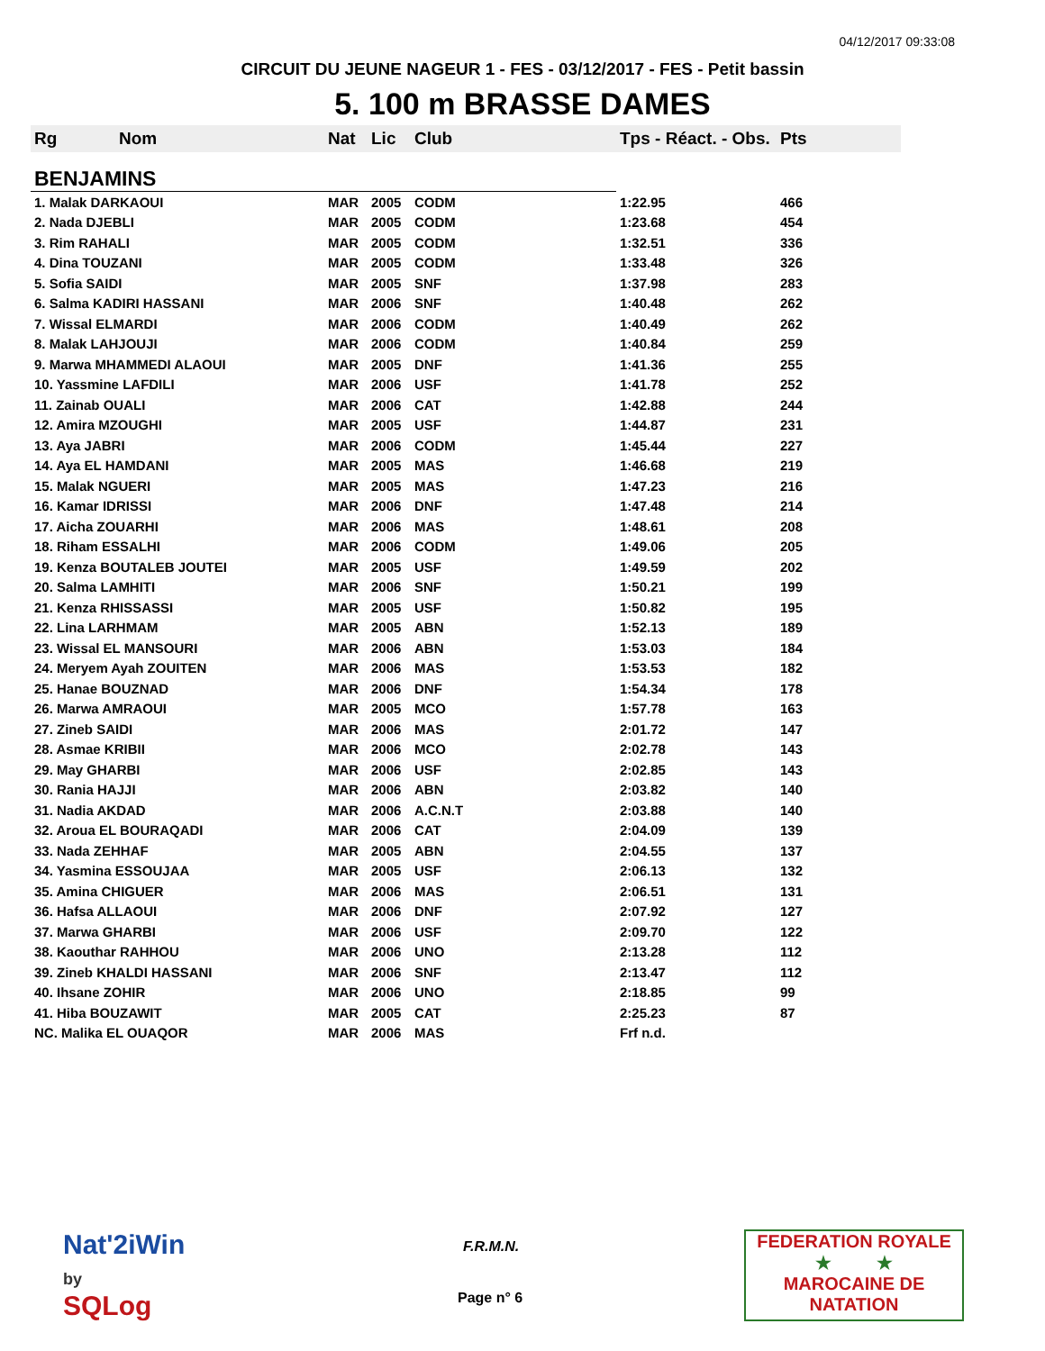04/12/2017 09:33:08
CIRCUIT DU JEUNE NAGEUR 1 - FES - 03/12/2017 - FES - Petit bassin
5. 100 m BRASSE DAMES
| Rg Nom | | Nat | Lic | Club | Tps - Réact. - Obs. | Pts |
| --- | --- | --- | --- | --- | --- | --- |
| BENJAMINS | | | | | | |
| 1. Malak DARKAOUI | | MAR | 2005 | CODM | 1:22.95 | 466 |
| 2. Nada DJEBLI | | MAR | 2005 | CODM | 1:23.68 | 454 |
| 3. Rim RAHALI | | MAR | 2005 | CODM | 1:32.51 | 336 |
| 4. Dina TOUZANI | | MAR | 2005 | CODM | 1:33.48 | 326 |
| 5. Sofia SAIDI | | MAR | 2005 | SNF | 1:37.98 | 283 |
| 6. Salma KADIRI HASSANI | | MAR | 2006 | SNF | 1:40.48 | 262 |
| 7. Wissal ELMARDI | | MAR | 2006 | CODM | 1:40.49 | 262 |
| 8. Malak LAHJOUJI | | MAR | 2006 | CODM | 1:40.84 | 259 |
| 9. Marwa MHAMMEDI ALAOUI | | MAR | 2005 | DNF | 1:41.36 | 255 |
| 10. Yassmine LAFDILI | | MAR | 2006 | USF | 1:41.78 | 252 |
| 11. Zainab OUALI | | MAR | 2006 | CAT | 1:42.88 | 244 |
| 12. Amira MZOUGHI | | MAR | 2005 | USF | 1:44.87 | 231 |
| 13. Aya JABRI | | MAR | 2006 | CODM | 1:45.44 | 227 |
| 14. Aya EL HAMDANI | | MAR | 2005 | MAS | 1:46.68 | 219 |
| 15. Malak NGUERI | | MAR | 2005 | MAS | 1:47.23 | 216 |
| 16. Kamar IDRISSI | | MAR | 2006 | DNF | 1:47.48 | 214 |
| 17. Aicha ZOUARHI | | MAR | 2006 | MAS | 1:48.61 | 208 |
| 18. Riham ESSALHI | | MAR | 2006 | CODM | 1:49.06 | 205 |
| 19. Kenza BOUTALEB JOUTEI | | MAR | 2005 | USF | 1:49.59 | 202 |
| 20. Salma LAMHITI | | MAR | 2006 | SNF | 1:50.21 | 199 |
| 21. Kenza RHISSASSI | | MAR | 2005 | USF | 1:50.82 | 195 |
| 22. Lina LARHMAM | | MAR | 2005 | ABN | 1:52.13 | 189 |
| 23. Wissal EL MANSOURI | | MAR | 2006 | ABN | 1:53.03 | 184 |
| 24. Meryem Ayah ZOUITEN | | MAR | 2006 | MAS | 1:53.53 | 182 |
| 25. Hanae BOUZNAD | | MAR | 2006 | DNF | 1:54.34 | 178 |
| 26. Marwa AMRAOUI | | MAR | 2005 | MCO | 1:57.78 | 163 |
| 27. Zineb SAIDI | | MAR | 2006 | MAS | 2:01.72 | 147 |
| 28. Asmae KRIBII | | MAR | 2006 | MCO | 2:02.78 | 143 |
| 29. May GHARBI | | MAR | 2006 | USF | 2:02.85 | 143 |
| 30. Rania HAJJI | | MAR | 2006 | ABN | 2:03.82 | 140 |
| 31. Nadia AKDAD | | MAR | 2006 | A.C.N.T | 2:03.88 | 140 |
| 32. Aroua EL BOURAQADI | | MAR | 2006 | CAT | 2:04.09 | 139 |
| 33. Nada ZEHHAF | | MAR | 2005 | ABN | 2:04.55 | 137 |
| 34. Yasmina ESSOUJAA | | MAR | 2005 | USF | 2:06.13 | 132 |
| 35. Amina CHIGUER | | MAR | 2006 | MAS | 2:06.51 | 131 |
| 36. Hafsa ALLAOUI | | MAR | 2006 | DNF | 2:07.92 | 127 |
| 37. Marwa GHARBI | | MAR | 2006 | USF | 2:09.70 | 122 |
| 38. Kaouthar RAHHOU | | MAR | 2006 | UNO | 2:13.28 | 112 |
| 39. Zineb KHALDI HASSANI | | MAR | 2006 | SNF | 2:13.47 | 112 |
| 40. Ihsane ZOHIR | | MAR | 2006 | UNO | 2:18.85 | 99 |
| 41. Hiba BOUZAWIT | | MAR | 2005 | CAT | 2:25.23 | 87 |
| NC. Malika EL OUAQOR | | MAR | 2006 | MAS | Frf n.d. | |
Nat'2iWin
by
SQLog
F.R.M.N.
Page n° 6
FEDERATION ROYALE
★ ★
MAROCAINE DE NATATION